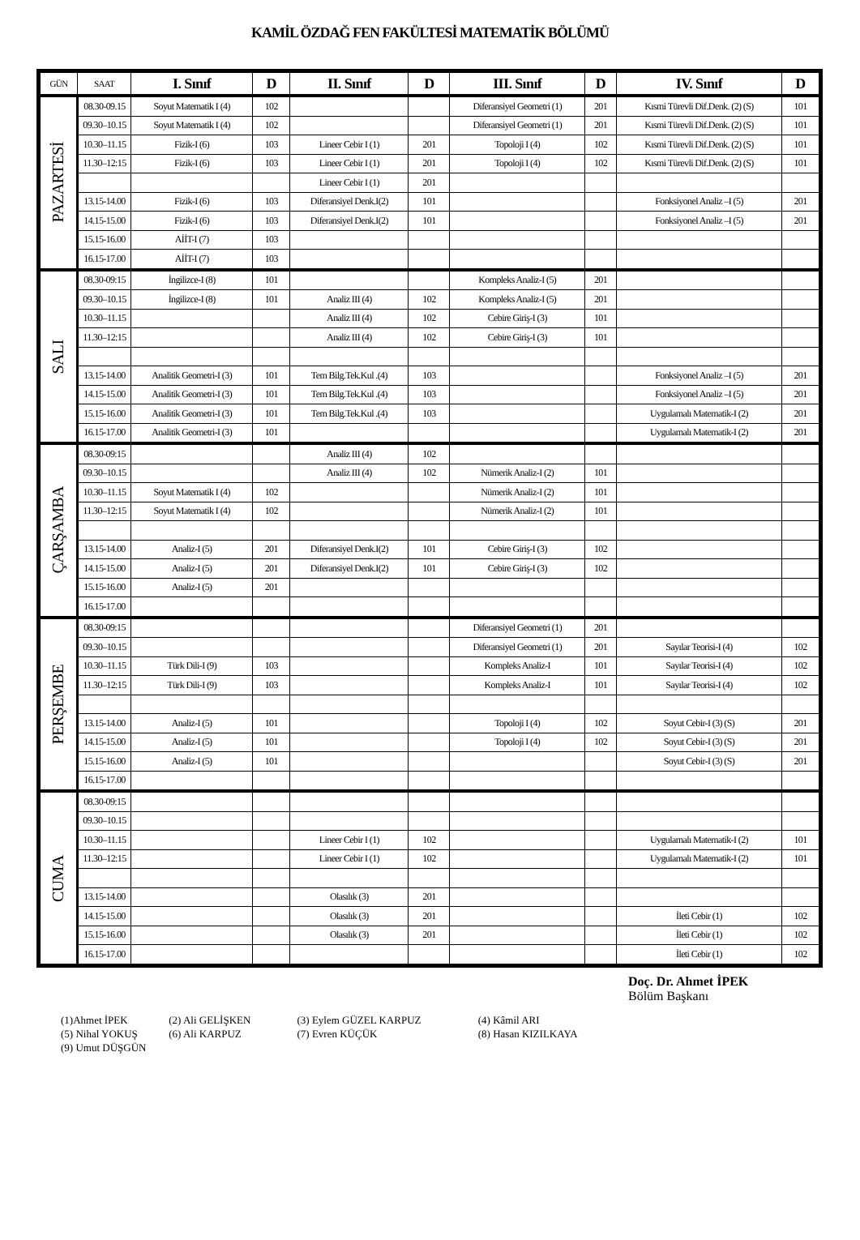KAMİL ÖZDAĞ FEN FAKÜLTESİ MATEMATİK BÖLÜMÜ
| GÜN | SAAT | I. Sınıf | D | II. Sınıf | D | III. Sınıf | D | IV. Sınıf | D |
| --- | --- | --- | --- | --- | --- | --- | --- | --- | --- |
| PAZARTESİ | 08.30-09.15 | Soyut Matematik I (4) | 102 | | | Diferansiyel Geometri (1) | 201 | Kısmi Türevli Dif.Denk. (2) (S) | 101 |
| | 09.30–10.15 | Soyut Matematik I (4) | 102 | | | Diferansiyel Geometri (1) | 201 | Kısmi Türevli Dif.Denk. (2) (S) | 101 |
| | 10.30–11.15 | Fizik-I (6) | 103 | Lineer Cebir I (1) | 201 | Topoloji I (4) | 102 | Kısmi Türevli Dif.Denk. (2) (S) | 101 |
| | 11.30–12:15 | Fizik-I (6) | 103 | Lineer Cebir I (1) | 201 | Topoloji I (4) | 102 | Kısmi Türevli Dif.Denk. (2) (S) | 101 |
| | | | | Lineer Cebir I (1) | 201 | | | | |
| | 13.15-14.00 | Fizik-I (6) | 103 | Diferansiyel Denk.I(2) | 101 | | | Fonksiyonel Analiz –I (5) | 201 |
| | 14.15-15.00 | Fizik-I (6) | 103 | Diferansiyel Denk.I(2) | 101 | | | Fonksiyonel Analiz –I (5) | 201 |
| | 15.15-16.00 | AİİT-I (7) | 103 | | | | | | |
| | 16.15-17.00 | AİİT-I (7) | 103 | | | | | | |
| SALI | 08.30-09:15 | İngilizce-I (8) | 101 | | | Kompleks Analiz-I (5) | 201 | | |
| | 09.30–10.15 | İngilizce-I (8) | 101 | Analiz III (4) | 102 | Kompleks Analiz-I (5) | 201 | | |
| | 10.30–11.15 | | | Analiz III (4) | 102 | Cebire Giriş-I (3) | 101 | | |
| | 11.30–12:15 | | | Analiz III (4) | 102 | Cebire Giriş-I (3) | 101 | | |
| | 13.15-14.00 | Analitik Geometri-I (3) | 101 | Tem Bilg.Tek.Kul .(4) | 103 | | | Fonksiyonel Analiz –I (5) | 201 |
| | 14.15-15.00 | Analitik Geometri-I (3) | 101 | Tem Bilg.Tek.Kul .(4) | 103 | | | Fonksiyonel Analiz –I (5) | 201 |
| | 15.15-16.00 | Analitik Geometri-I (3) | 101 | Tem Bilg.Tek.Kul .(4) | 103 | | | Uygulamalı Matematik-I (2) | 201 |
| | 16.15-17.00 | Analitik Geometri-I (3) | 101 | | | | | Uygulamalı Matematik-I (2) | 201 |
| ÇARŞAMBA | 08.30-09:15 | | | Analiz III (4) | 102 | | | | |
| | 09.30–10.15 | | | Analiz III (4) | 102 | Nümerik Analiz-I (2) | 101 | | |
| | 10.30–11.15 | Soyut Matematik I (4) | 102 | | | Nümerik Analiz-I (2) | 101 | | |
| | 11.30–12:15 | Soyut Matematik I (4) | 102 | | | Nümerik Analiz-I (2) | 101 | | |
| | 13.15-14.00 | Analiz-I (5) | 201 | Diferansiyel Denk.I(2) | 101 | Cebire Giriş-I (3) | 102 | | |
| | 14.15-15.00 | Analiz-I (5) | 201 | Diferansiyel Denk.I(2) | 101 | Cebire Giriş-I (3) | 102 | | |
| | 15.15-16.00 | Analiz-I (5) | 201 | | | | | | |
| | 16.15-17.00 | | | | | | | | |
| PERŞEMBE | 08.30-09:15 | | | | | Diferansiyel Geometri (1) | 201 | | |
| | 09.30–10.15 | | | | | Diferansiyel Geometri (1) | 201 | Sayılar Teorisi-I (4) | 102 |
| | 10.30–11.15 | Türk Dili-I (9) | 103 | | | Kompleks Analiz-I | 101 | Sayılar Teorisi-I (4) | 102 |
| | 11.30–12:15 | Türk Dili-I (9) | 103 | | | Kompleks Analiz-I | 101 | Sayılar Teorisi-I (4) | 102 |
| | 13.15-14.00 | Analiz-I (5) | 101 | | | Topoloji I (4) | 102 | Soyut Cebir-I (3) (S) | 201 |
| | 14.15-15.00 | Analiz-I (5) | 101 | | | Topoloji I (4) | 102 | Soyut Cebir-I (3) (S) | 201 |
| | 15.15-16.00 | Analiz-I (5) | 101 | | | | | Soyut Cebir-I (3) (S) | 201 |
| | 16.15-17.00 | | | | | | | | |
| CUMA | 08.30-09:15 | | | | | | | | |
| | 09.30–10.15 | | | | | | | | |
| | 10.30–11.15 | | | Lineer Cebir I (1) | 102 | | | Uygulamalı Matematik-I (2) | 101 |
| | 11.30–12:15 | | | Lineer Cebir I (1) | 102 | | | Uygulamalı Matematik-I (2) | 101 |
| | 13.15-14.00 | | | Olasılık (3) | 201 | | | | |
| | 14.15-15.00 | | | Olasılık (3) | 201 | | | İleti Cebir (1) | 102 |
| | 15.15-16.00 | | | Olasılık (3) | 201 | | | İleti Cebir (1) | 102 |
| | 16.15-17.00 | | | | | | | İleti Cebir (1) | 102 |
Doç. Dr. Ahmet İPEK
Bölüm Başkanı
(1)Ahmet İPEK (2) Ali GELİŞKEN (3) Eylem GÜZEL KARPUZ (4) Kâmil ARI
(5) Nihal YOKUŞ (6) Ali KARPUZ (7) Evren KÜÇÜK (8) Hasan KIZILKAYA
(9) Umut DÜŞGÜN